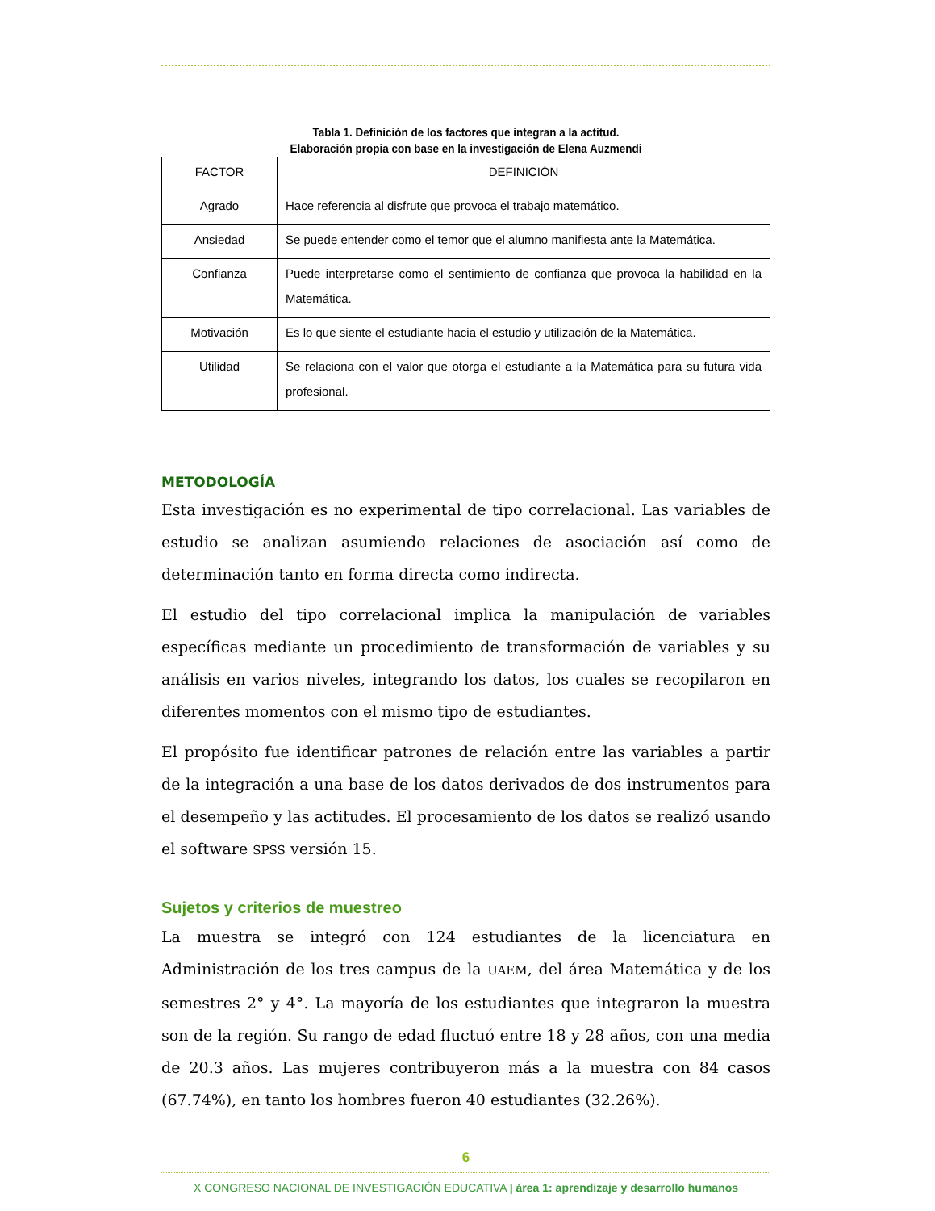Tabla 1. Definición de los factores que integran a la actitud.
Elaboración propia con base en la investigación de Elena Auzmendi
| FACTOR | DEFINICIÓN |
| Agrado | Hace referencia al disfrute que provoca el trabajo matemático. |
| Ansiedad | Se puede entender como el temor que el alumno manifiesta ante la Matemática. |
| Confianza | Puede interpretarse como el sentimiento de confianza que provoca la habilidad en la Matemática. |
| Motivación | Es lo que siente el estudiante hacia el estudio y utilización de la Matemática. |
| Utilidad | Se relaciona con el valor que otorga el estudiante a la Matemática para su futura vida profesional. |
METODOLOGÍA
Esta investigación es no experimental de tipo correlacional. Las variables de estudio se analizan asumiendo relaciones de asociación así como de determinación tanto en forma directa como indirecta.
El estudio del tipo correlacional implica la manipulación de variables específicas mediante un procedimiento de transformación de variables y su análisis en varios niveles, integrando los datos, los cuales se recopilaron en diferentes momentos con el mismo tipo de estudiantes.
El propósito fue identificar patrones de relación entre las variables a partir de la integración a una base de los datos derivados de dos instrumentos para el desempeño y las actitudes. El procesamiento de los datos se realizó usando el software SPSS versión 15.
Sujetos y criterios de muestreo
La muestra se integró con 124 estudiantes de la licenciatura en Administración de los tres campus de la UAEM, del área Matemática y de los semestres 2° y 4°. La mayoría de los estudiantes que integraron la muestra son de la región. Su rango de edad fluctuó entre 18 y 28 años, con una media de 20.3 años. Las mujeres contribuyeron más a la muestra con 84 casos (67.74%), en tanto los hombres fueron 40 estudiantes (32.26%).
6
X CONGRESO NACIONAL DE INVESTIGACIÓN EDUCATIVA | área 1: aprendizaje y desarrollo humanos